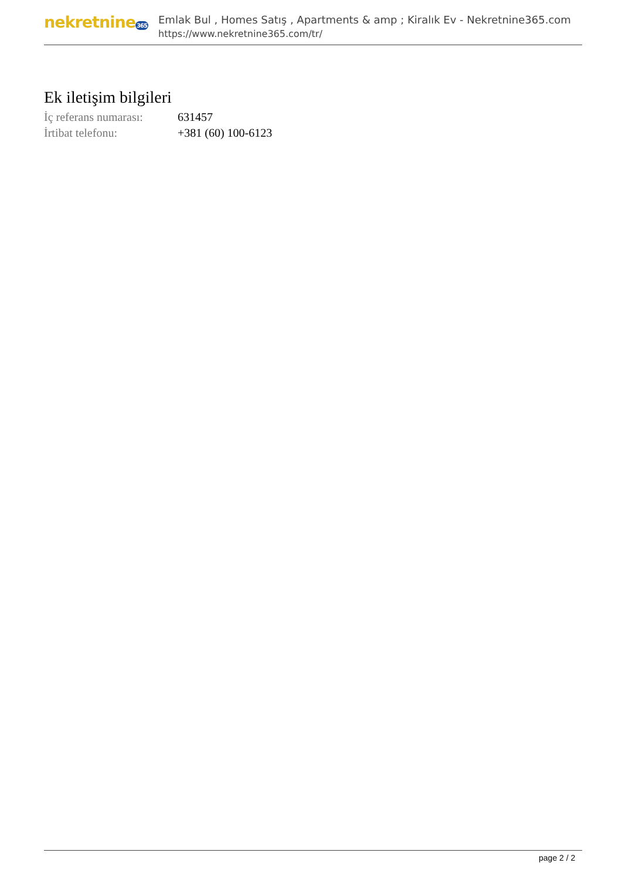nekretnine365
Emlak Bul , Homes Satış , Apartments & amp ; Kiralık Ev - Nekretnine365.com
https://www.nekretnine365.com/tr/
Ek iletişim bilgileri
| İç referans numarası: | 631457 |
| İrtibat telefonu: | +381 (60) 100-6123 |
page 2 / 2